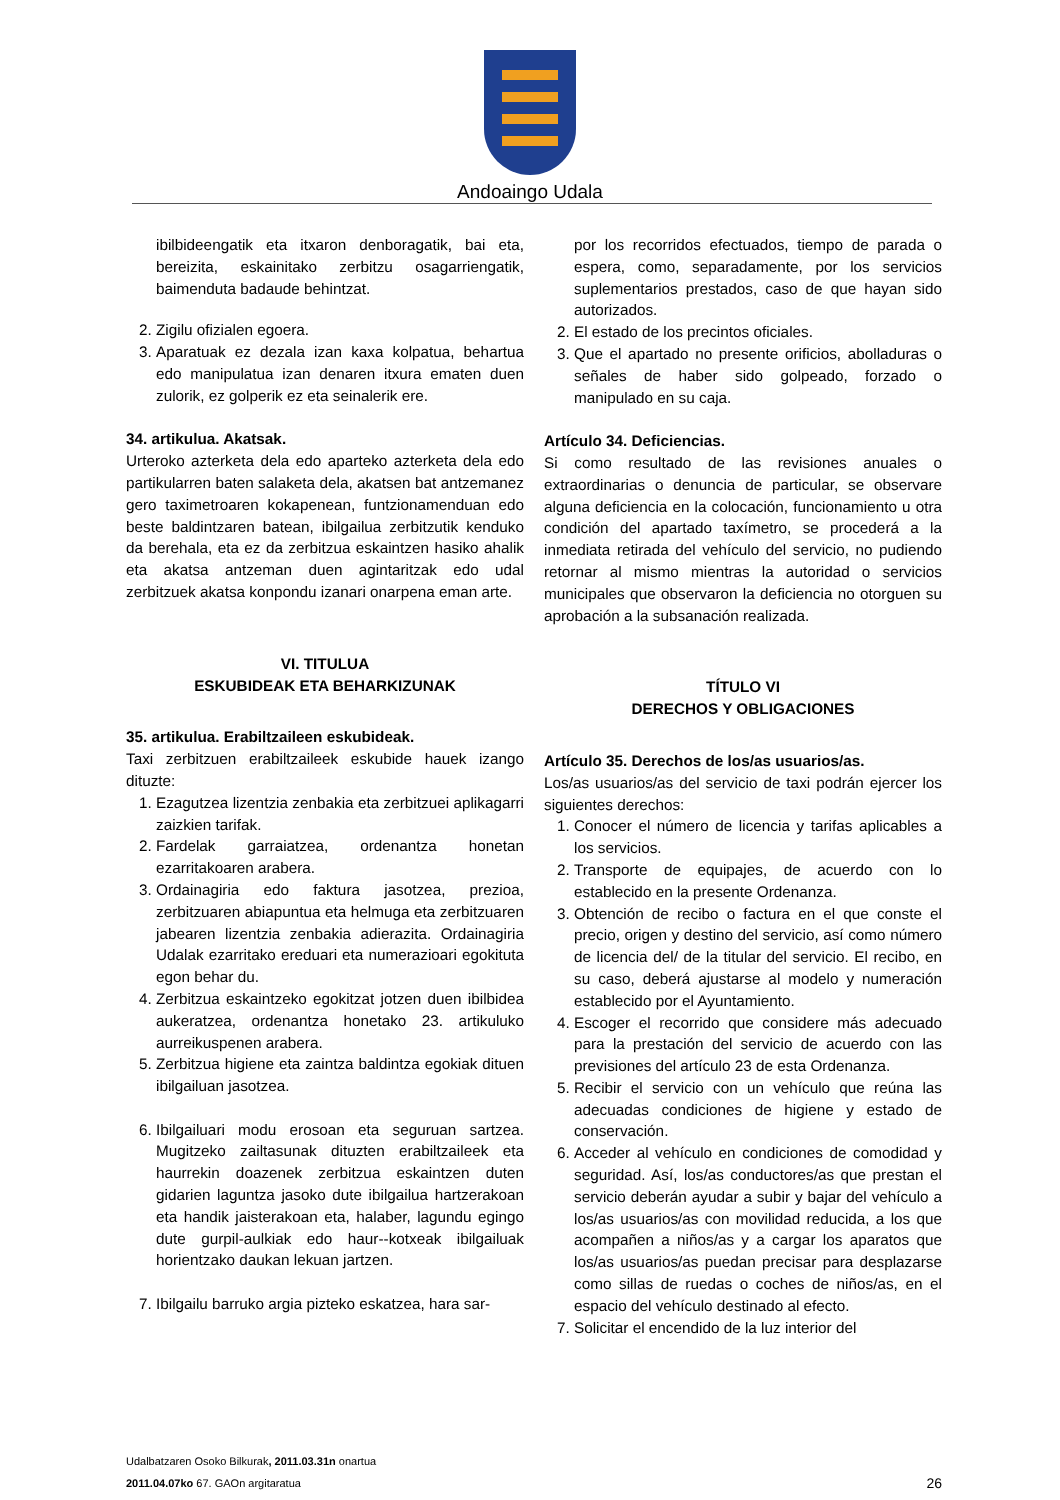Andoaingo Udala
ibilbideengatik eta itxaron denboragatik, bai eta, bereizita, eskainitako zerbitzu osagarriengatik, baimenduta badaude behintzat.
2. Zigilu ofizialen egoera.
3. Aparatuak ez dezala izan kaxa kolpatua, behartua edo manipulatua izan denaren itxura ematen duen zulorik, ez golperik ez eta seinalerik ere.
34. artikulua. Akatsak.
Urteroko azterketa dela edo aparteko azterketa dela edo partikularren baten salaketa dela, akatsen bat antzemanez gero taximetroaren kokapenean, funtzionamenduan edo beste baldintzaren batean, ibilgailua zerbitzutik kenduko da berehala, eta ez da zerbitzua eskaintzen hasiko ahalik eta akatsa antzeman duen agintaritzak edo udal zerbitzuek akatsa konpondu izanari onarpena eman arte.
VI. TITULUA
ESKUBIDEAK ETA BEHARKIZUNAK
35. artikulua. Erabiltzaileen eskubideak.
Taxi zerbitzuen erabiltzaileek eskubide hauek izango dituzte:
1. Ezagutzea lizentzia zenbakia eta zerbitzuei aplikagarri zaizkien tarifak.
2. Fardelak garraiatzea, ordenantza honetan ezarritakoaren arabera.
3. Ordainagiria edo faktura jasotzea, prezioa, zerbitzuaren abiapuntua eta helmuga eta zerbitzuaren jabearen lizentzia zenbakia adierazita. Ordainagiria Udalak ezarritako ereduari eta numerazioari egokituta egon behar du.
4. Zerbitzua eskaintzeko egokitzat jotzen duen ibilbidea aukeratzea, ordenantza honetako 23. artikuluko aurreikuspenen arabera.
5. Zerbitzua higiene eta zaintza baldintza egokiak dituen ibilgailuan jasotzea.
6. Ibilgailuari modu erosoan eta seguruan sartzea. Mugitzeko zailtasunak dituzten erabiltzaileek eta haurrekin doazenek zerbitzua eskaintzen duten gidarien laguntza jasoko dute ibilgailua hartzerakoan eta handik jaisterakoan eta, halaber, lagundu egingo dute gurpil-aulkiak edo haur--kotxeak ibilgailuak horientzako daukan lekuan jartzen.
7. Ibilgailu barruko argia pizteko eskatzea, hara sar-
por los recorridos efectuados, tiempo de parada o espera, como, separadamente, por los servicios suplementarios prestados, caso de que hayan sido autorizados.
2. El estado de los precintos oficiales.
3. Que el apartado no presente orificios, abolladuras o señales de haber sido golpeado, forzado o manipulado en su caja.
Artículo 34. Deficiencias.
Si como resultado de las revisiones anuales o extraordinarias o denuncia de particular, se observare alguna deficiencia en la colocación, funcionamiento u otra condición del apartado taxímetro, se procederá a la inmediata retirada del vehículo del servicio, no pudiendo retornar al mismo mientras la autoridad o servicios municipales que observaron la deficiencia no otorguen su aprobación a la subsanación realizada.
TÍTULO VI
DERECHOS Y OBLIGACIONES
Artículo 35. Derechos de los/as usuarios/as.
Los/as usuarios/as del servicio de taxi podrán ejercer los siguientes derechos:
1. Conocer el número de licencia y tarifas aplicables a los servicios.
2. Transporte de equipajes, de acuerdo con lo establecido en la presente Ordenanza.
3. Obtención de recibo o factura en el que conste el precio, origen y destino del servicio, así como número de licencia del/ de la titular del servicio. El recibo, en su caso, deberá ajustarse al modelo y numeración establecido por el Ayuntamiento.
4. Escoger el recorrido que considere más adecuado para la prestación del servicio de acuerdo con las previsiones del artículo 23 de esta Ordenanza.
5. Recibir el servicio con un vehículo que reúna las adecuadas condiciones de higiene y estado de conservación.
6. Acceder al vehículo en condiciones de comodidad y seguridad. Así, los/as conductores/as que prestan el servicio deberán ayudar a subir y bajar del vehículo a los/as usuarios/as con movilidad reducida, a los que acompañen a niños/as y a cargar los aparatos que los/as usuarios/as puedan precisar para desplazarse como sillas de ruedas o coches de niños/as, en el espacio del vehículo destinado al efecto.
7. Solicitar el encendido de la luz interior del
Udalbatzaren Osoko Bilkurak, 2011.03.31n onartua
2011.04.07ko 67. GAOn argitaratua
26